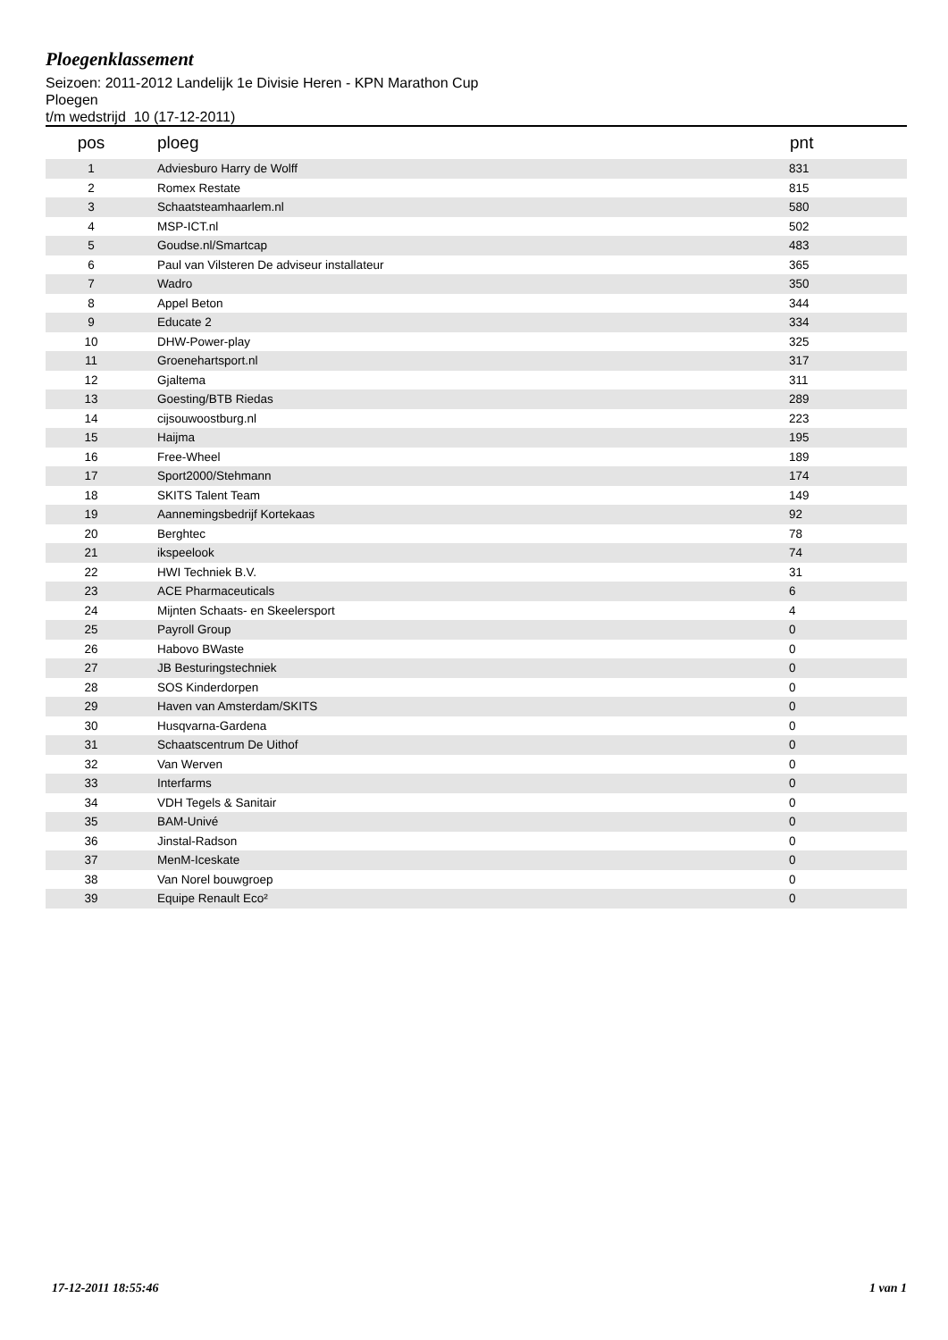Ploegenklassement
Seizoen: 2011-2012 Landelijk 1e Divisie Heren - KPN Marathon Cup
Ploegen
t/m wedstrijd 10 (17-12-2011)
| pos | ploeg | pnt |
| --- | --- | --- |
| 1 | Adviesburo Harry de Wolff | 831 |
| 2 | Romex Restate | 815 |
| 3 | Schaatsteamhaarlem.nl | 580 |
| 4 | MSP-ICT.nl | 502 |
| 5 | Goudse.nl/Smartcap | 483 |
| 6 | Paul van Vilsteren De adviseur installateur | 365 |
| 7 | Wadro | 350 |
| 8 | Appel Beton | 344 |
| 9 | Educate 2 | 334 |
| 10 | DHW-Power-play | 325 |
| 11 | Groenehartsport.nl | 317 |
| 12 | Gjaltema | 311 |
| 13 | Goesting/BTB Riedas | 289 |
| 14 | cijsouwoostburg.nl | 223 |
| 15 | Haijma | 195 |
| 16 | Free-Wheel | 189 |
| 17 | Sport2000/Stehmann | 174 |
| 18 | SKITS Talent Team | 149 |
| 19 | Aannemingsbedrijf Kortekaas | 92 |
| 20 | Berghtec | 78 |
| 21 | ikspeelook | 74 |
| 22 | HWI Techniek B.V. | 31 |
| 23 | ACE Pharmaceuticals | 6 |
| 24 | Mijnten Schaats- en Skeelersport | 4 |
| 25 | Payroll Group | 0 |
| 26 | Habovo BWaste | 0 |
| 27 | JB Besturingstechniek | 0 |
| 28 | SOS Kinderdorpen | 0 |
| 29 | Haven van Amsterdam/SKITS | 0 |
| 30 | Husqvarna-Gardena | 0 |
| 31 | Schaatscentrum De Uithof | 0 |
| 32 | Van Werven | 0 |
| 33 | Interfarms | 0 |
| 34 | VDH Tegels & Sanitair | 0 |
| 35 | BAM-Univé | 0 |
| 36 | Jinstal-Radson | 0 |
| 37 | MenM-Iceskate | 0 |
| 38 | Van Norel bouwgroep | 0 |
| 39 | Equipe Renault Eco² | 0 |
17-12-2011 18:55:46 1 van 1